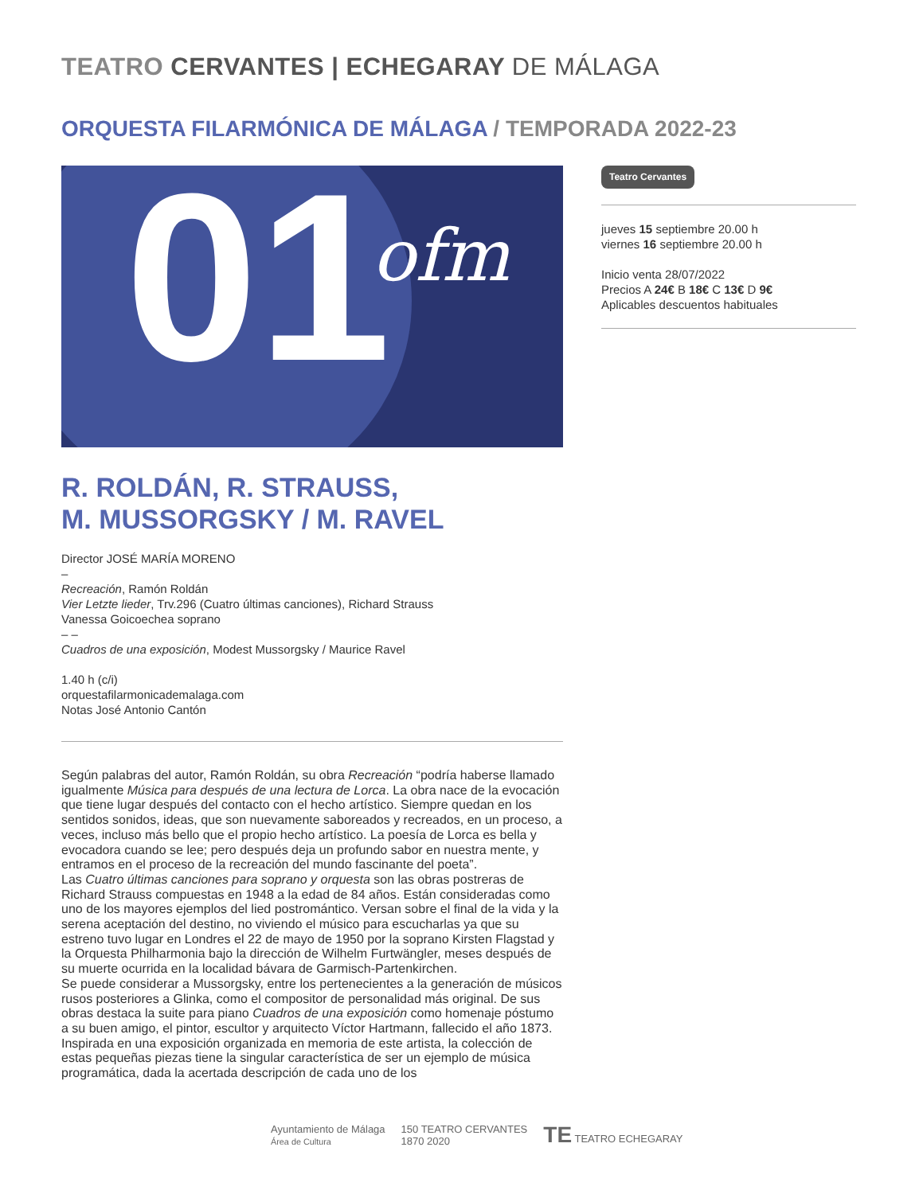TEATRO CERVANTES | ECHEGARAY DE MÁLAGA
ORQUESTA FILARMÓNICA DE MÁLAGA / TEMPORADA 2022-23
01 ofm
Teatro Cervantes
jueves 15 septiembre 20.00 h
viernes 16 septiembre 20.00 h
Inicio venta 28/07/2022
Precios A 24€ B 18€ C 13€ D 9€
Aplicables descuentos habituales
R. ROLDÁN, R. STRAUSS,
M. MUSSORGSKY / M. RAVEL
Director JOSÉ MARÍA MORENO
–
Recreación, Ramón Roldán
Vier Letzte lieder, Trv.296 (Cuatro últimas canciones), Richard Strauss
Vanessa Goicoechea soprano
– –
Cuadros de una exposición, Modest Mussorgsky / Maurice Ravel
1.40 h (c/i)
orquestafilarmonicademalaga.com
Notas José Antonio Cantón
Según palabras del autor, Ramón Roldán, su obra Recreación “podría haberse llamado igualmente Música para después de una lectura de Lorca. La obra nace de la evocación que tiene lugar después del contacto con el hecho artístico. Siempre quedan en los sentidos sonidos, ideas, que son nuevamente saboreados y recreados, en un proceso, a veces, incluso más bello que el propio hecho artístico. La poesía de Lorca es bella y evocadora cuando se lee; pero después deja un profundo sabor en nuestra mente, y entramos en el proceso de la recreación del mundo fascinante del poeta”.
Las Cuatro últimas canciones para soprano y orquesta son las obras postreras de Richard Strauss compuestas en 1948 a la edad de 84 años. Están consideradas como uno de los mayores ejemplos del lied postromántico. Versan sobre el final de la vida y la serena aceptación del destino, no viviendo el músico para escucharlas ya que su estreno tuvo lugar en Londres el 22 de mayo de 1950 por la soprano Kirsten Flagstad y la Orquesta Philharmonia bajo la dirección de Wilhelm Furtwängler, meses después de su muerte ocurrida en la localidad bávara de Garmisch-Partenkirchen.
Se puede considerar a Mussorgsky, entre los pertenecientes a la generación de músicos rusos posteriores a Glinka, como el compositor de personalidad más original. De sus obras destaca la suite para piano Cuadros de una exposición como homenaje póstumo a su buen amigo, el pintor, escultor y arquitecto Víctor Hartmann, fallecido el año 1873. Inspirada en una exposición organizada en memoria de este artista, la colección de estas pequeñas piezas tiene la singular característica de ser un ejemplo de música programática, dada la acertada descripción de cada uno de los
Ayuntamiento de Málaga
Área de Cultura
150 TEATRO CERVANTES
1870 2020
TE TEATRO ECHEGARAY